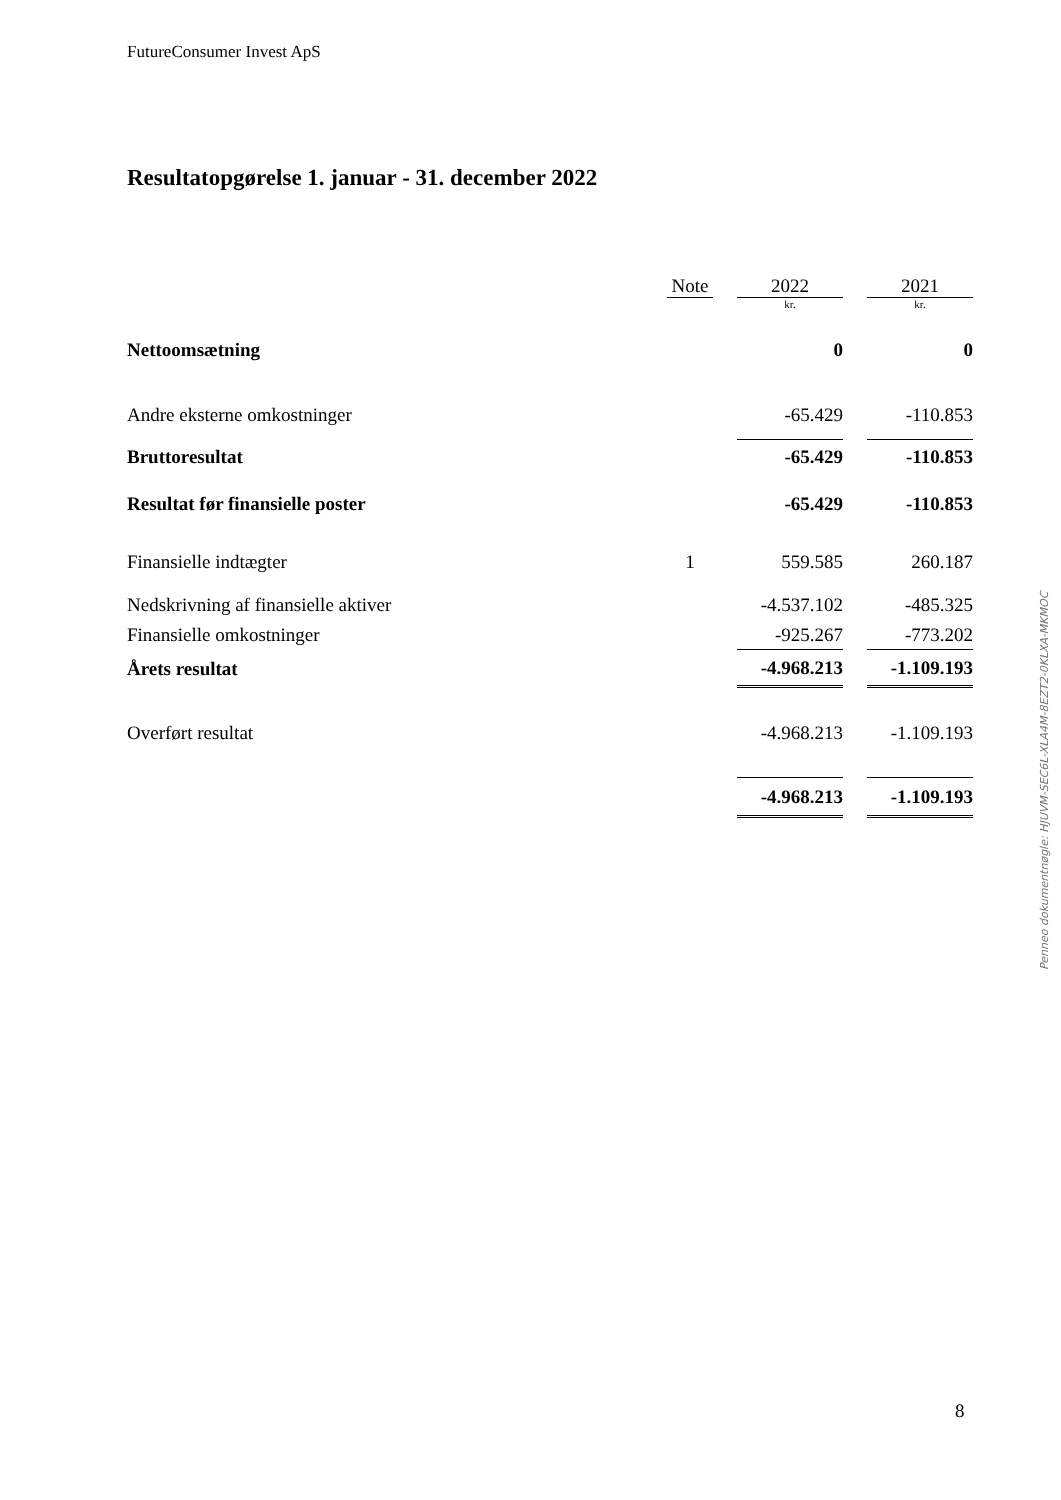FutureConsumer Invest ApS
Resultatopgørelse 1. januar - 31. december 2022
| | Note | | 2022 | | 2021 |
| --- | --- | --- | --- | --- | --- |
| | | | kr. | | kr. |
| Nettoomsætning | | | 0 | | 0 |
| Andre eksterne omkostninger | | | -65.429 | | -110.853 |
| Bruttoresultat | | | -65.429 | | -110.853 |
| Resultat før finansielle poster | | | -65.429 | | -110.853 |
| Finansielle indtægter | 1 | | 559.585 | | 260.187 |
| Nedskrivning af finansielle aktiver | | | -4.537.102 | | -485.325 |
| Finansielle omkostninger | | | -925.267 | | -773.202 |
| Årets resultat | | | -4.968.213 | | -1.109.193 |
| Overført resultat | | | -4.968.213 | | -1.109.193 |
| | | | -4.968.213 | | -1.109.193 |
Penneo dokumentnøgle: HJUVM-SEC6L-XLA4M-8EZT2-0KLXA-MKMOC
8